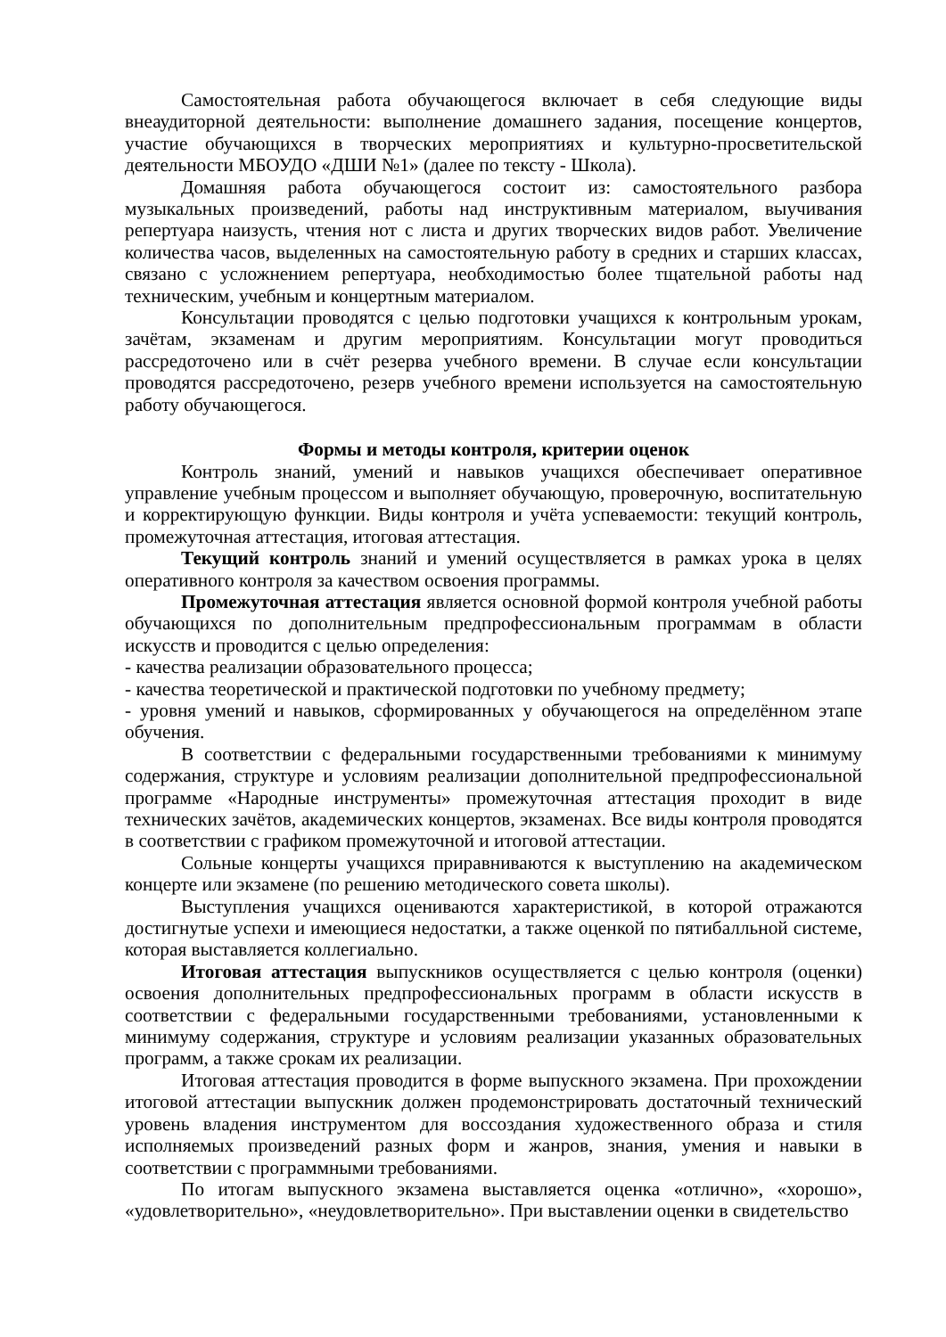Самостоятельная работа обучающегося включает в себя следующие виды внеаудиторной деятельности: выполнение домашнего задания, посещение концертов, участие обучающихся в творческих мероприятиях и культурно-просветительской деятельности МБОУДО «ДШИ №1» (далее по тексту - Школа).
Домашняя работа обучающегося состоит из: самостоятельного разбора музыкальных произведений, работы над инструктивным материалом, выучивания репертуара наизусть, чтения нот с листа и других творческих видов работ. Увеличение количества часов, выделенных на самостоятельную работу в средних и старших классах, связано с усложнением репертуара, необходимостью более тщательной работы над техническим, учебным и концертным материалом.
Консультации проводятся с целью подготовки учащихся к контрольным урокам, зачётам, экзаменам и другим мероприятиям. Консультации могут проводиться рассредоточено или в счёт резерва учебного времени. В случае если консультации проводятся рассредоточено, резерв учебного времени используется на самостоятельную работу обучающегося.
Формы и методы контроля, критерии оценок
Контроль знаний, умений и навыков учащихся обеспечивает оперативное управление учебным процессом и выполняет обучающую, проверочную, воспитательную и корректирующую функции. Виды контроля и учёта успеваемости: текущий контроль, промежуточная аттестация, итоговая аттестация.
Текущий контроль знаний и умений осуществляется в рамках урока в целях оперативного контроля за качеством освоения программы.
Промежуточная аттестация является основной формой контроля учебной работы обучающихся по дополнительным предпрофессиональным программам в области искусств и проводится с целью определения:
- качества реализации образовательного процесса;
- качества теоретической и практической подготовки по учебному предмету;
- уровня умений и навыков, сформированных у обучающегося на определённом этапе обучения.
В соответствии с федеральными государственными требованиями к минимуму содержания, структуре и условиям реализации дополнительной предпрофессиональной программе «Народные инструменты» промежуточная аттестация проходит в виде технических зачётов, академических концертов, экзаменах. Все виды контроля проводятся в соответствии с графиком промежуточной и итоговой аттестации.
Сольные концерты учащихся приравниваются к выступлению на академическом концерте или экзамене (по решению методического совета школы).
Выступления учащихся оцениваются характеристикой, в которой отражаются достигнутые успехи и имеющиеся недостатки, а также оценкой по пятибалльной системе, которая выставляется коллегиально.
Итоговая аттестация выпускников осуществляется с целью контроля (оценки) освоения дополнительных предпрофессиональных программ в области искусств в соответствии с федеральными государственными требованиями, установленными к минимуму содержания, структуре и условиям реализации указанных образовательных программ, а также срокам их реализации.
Итоговая аттестация проводится в форме выпускного экзамена. При прохождении итоговой аттестации выпускник должен продемонстрировать достаточный технический уровень владения инструментом для воссоздания художественного образа и стиля исполняемых произведений разных форм и жанров, знания, умения и навыки в соответствии с программными требованиями.
По итогам выпускного экзамена выставляется оценка «отлично», «хорошо», «удовлетворительно», «неудовлетворительно». При выставлении оценки в свидетельство